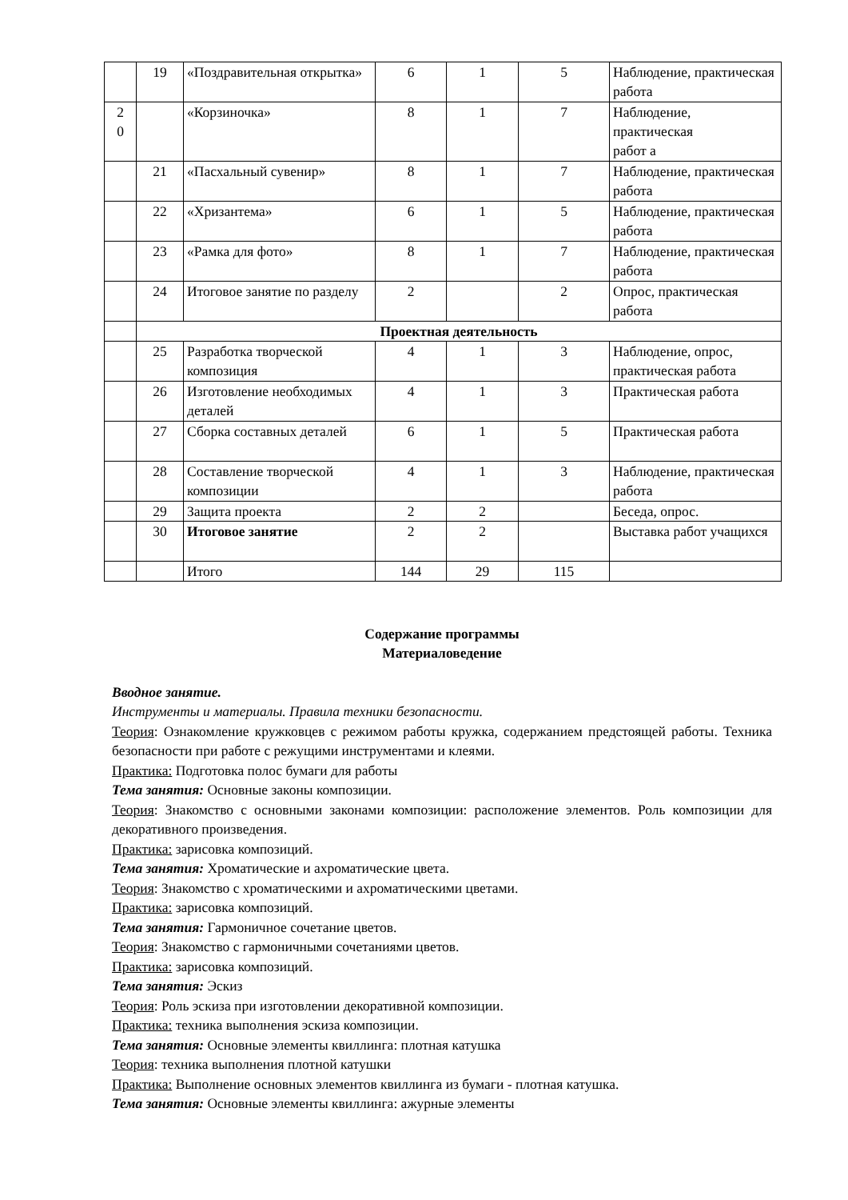| | 19 | «Поздравительная открытка» | 6 | 1 | 5 | Наблюдение, практическая работа |
| 2 0 | | «Корзиночка» | 8 | 1 | 7 | Наблюдение, практическая работ а |
| | 21 | «Пасхальный сувенир» | 8 | 1 | 7 | Наблюдение, практическая работа |
| | 22 | «Хризантема» | 6 | 1 | 5 | Наблюдение, практическая работа |
| | 23 | «Рамка для фото» | 8 | 1 | 7 | Наблюдение, практическая работа |
| | 24 | Итоговое занятие по разделу | 2 | | 2 | Опрос, практическая работа |
| | Проектная деятельность | | | | | |
| | 25 | Разработка творческой композиция | 4 | 1 | 3 | Наблюдение, опрос, практическая работа |
| | 26 | Изготовление необходимых деталей | 4 | 1 | 3 | Практическая работа |
| | 27 | Сборка составных деталей | 6 | 1 | 5 | Практическая работа |
| | 28 | Составление творческой композиции | 4 | 1 | 3 | Наблюдение, практическая работа |
| | 29 | Защита проекта | 2 | 2 | | Беседа, опрос. |
| | 30 | Итоговое занятие | 2 | 2 | | Выставка работ учащихся |
| | | Итого | 144 | 29 | 115 | |
Содержание программы
Материаловедение
Вводное занятие.
Инструменты и материалы. Правила техники безопасности.
Теория: Ознакомление кружковцев с режимом работы кружка, содержанием предстоящей работы. Техника безопасности при работе с режущими инструментами и клеями.
Практика: Подготовка полос бумаги для работы
Тема занятия: Основные законы композиции.
Теория: Знакомство с основными законами композиции: расположение элементов. Роль композиции для декоративного произведения.
Практика: зарисовка композиций.
Тема занятия: Хроматические и ахроматические цвета.
Теория: Знакомство с хроматическими и ахроматическими цветами.
Практика: зарисовка композиций.
Тема занятия: Гармоничное сочетание цветов.
Теория: Знакомство с гармоничными сочетаниями цветов.
Практика: зарисовка композиций.
Тема занятия: Эскиз
Теория: Роль эскиза при изготовлении декоративной композиции.
Практика: техника выполнения эскиза композиции.
Тема занятия: Основные элементы квиллинга: плотная катушка
Теория: техника выполнения плотной катушки
Практика: Выполнение основных элементов квиллинга из бумаги - плотная катушка.
Тема занятия: Основные элементы квиллинга: ажурные элементы